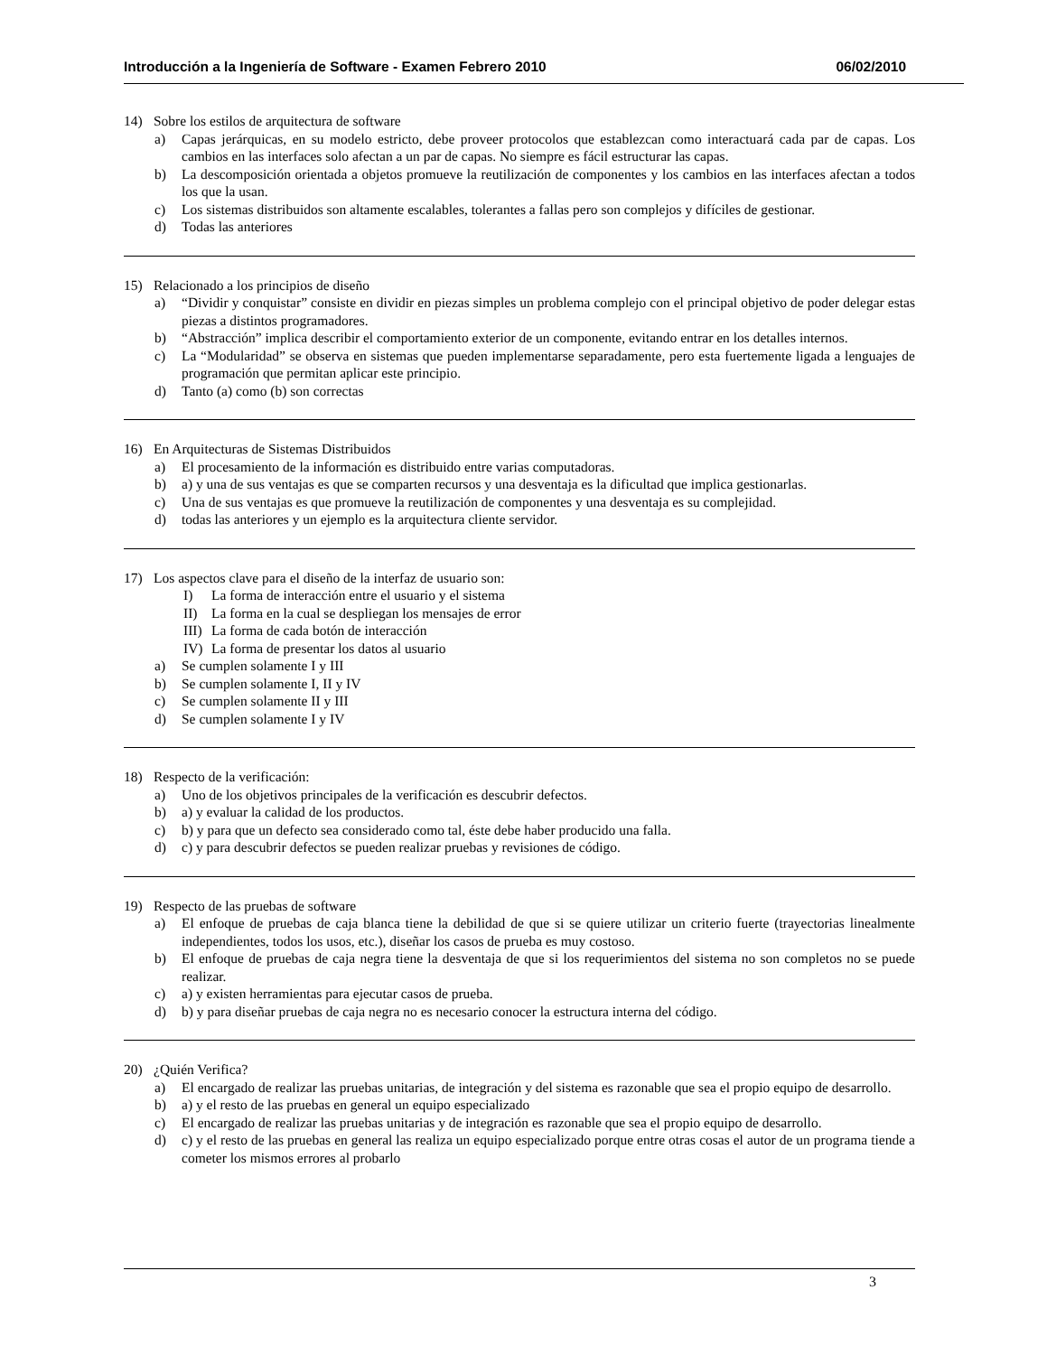Introducción a la Ingeniería de Software - Examen Febrero 2010 06/02/2010
14) Sobre los estilos de arquitectura de software
a) Capas jerárquicas, en su modelo estricto, debe proveer protocolos que establezcan como interactuará cada par de capas. Los cambios en las interfaces solo afectan a un par de capas. No siempre es fácil estructurar las capas.
b) La descomposición orientada a objetos promueve la reutilización de componentes y los cambios en las interfaces afectan a todos los que la usan.
c) Los sistemas distribuidos son altamente escalables, tolerantes a fallas pero son complejos y difíciles de gestionar.
d) Todas las anteriores
15) Relacionado a los principios de diseño
a) “Dividir y conquistar” consiste en dividir en piezas simples un problema complejo con el principal objetivo de poder delegar estas piezas a distintos programadores.
b) “Abstracción” implica describir el comportamiento exterior de un componente, evitando entrar en los detalles internos.
c) La “Modularidad” se observa en sistemas que pueden implementarse separadamente, pero esta fuertemente ligada a lenguajes de programación que permitan aplicar este principio.
d) Tanto (a) como (b) son correctas
16) En Arquitecturas de Sistemas Distribuidos
a) El procesamiento de la información es distribuido entre varias computadoras.
b) a) y una de sus ventajas es que se comparten recursos y una desventaja es la dificultad que implica gestionarlas.
c) Una de sus ventajas es que promueve la reutilización de componentes y una desventaja es su complejidad.
d) todas las anteriores y un ejemplo es la arquitectura cliente servidor.
17) Los aspectos clave para el diseño de la interfaz de usuario son:
I) La forma de interacción entre el usuario y el sistema
II) La forma en la cual se despliegan los mensajes de error
III) La forma de cada botón de interacción
IV) La forma de presentar los datos al usuario
a) Se cumplen solamente I y III
b) Se cumplen solamente I, II y IV
c) Se cumplen solamente II y III
d) Se cumplen solamente I y IV
18) Respecto de la verificación:
a) Uno de los objetivos principales de la verificación es descubrir defectos.
b) a) y evaluar la calidad de los productos.
c) b) y para que un defecto sea considerado como tal, éste debe haber producido una falla.
d) c) y para descubrir defectos se pueden realizar pruebas y revisiones de código.
19) Respecto de las pruebas de software
a) El enfoque de pruebas de caja blanca tiene la debilidad de que si se quiere utilizar un criterio fuerte (trayectorias linealmente independientes, todos los usos, etc.), diseñar los casos de prueba es muy costoso.
b) El enfoque de pruebas de caja negra tiene la desventaja de que si los requerimientos del sistema no son completos no se puede realizar.
c) a) y existen herramientas para ejecutar casos de prueba.
d) b) y para diseñar pruebas de caja negra no es necesario conocer la estructura interna del código.
20) ¿Quién Verifica?
a) El encargado de realizar las pruebas unitarias, de integración y del sistema es razonable que sea el propio equipo de desarrollo.
b) a) y el resto de las pruebas en general un equipo especializado
c) El encargado de realizar las pruebas unitarias y de integración es razonable que sea el propio equipo de desarrollo.
d) c) y el resto de las pruebas en general las realiza un equipo especializado porque entre otras cosas el autor de un programa tiende a cometer los mismos errores al probarlo
3